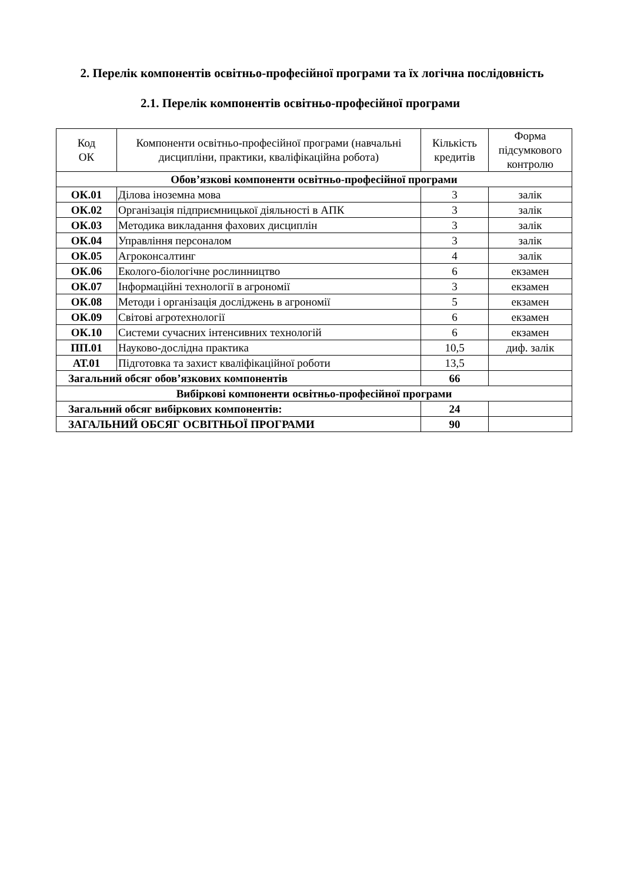2. Перелік компонентів освітньо-професійної програми та їх логічна послідовність
2.1. Перелік компонентів освітньо-професійної програми
| Код ОК | Компоненти освітньо-професійної програми (навчальні дисципліни, практики, кваліфікаційна робота) | Кількість кредитів | Форма підсумкового контролю |
| --- | --- | --- | --- |
| Обов’язкові компоненти освітньо-професійної програми | | | |
| ОК.01 | Ділова іноземна мова | 3 | залік |
| ОК.02 | Організація підприємницької діяльності в АПК | 3 | залік |
| ОК.03 | Методика викладання фахових дисциплін | 3 | залік |
| ОК.04 | Управління персоналом | 3 | залік |
| ОК.05 | Агроконсалтинг | 4 | залік |
| ОК.06 | Еколого-біологічне рослинництво | 6 | екзамен |
| ОК.07 | Інформаційні технології в агрономії | 3 | екзамен |
| ОК.08 | Методи і організація досліджень в агрономії | 5 | екзамен |
| ОК.09 | Світові агротехнології | 6 | екзамен |
| ОК.10 | Системи сучасних інтенсивних технологій | 6 | екзамен |
| ПП.01 | Науково-дослідна практика | 10,5 | диф. залік |
| АТ.01 | Підготовка та захист кваліфікаційної роботи | 13,5 | |
| Загальний обсяг обов’язкових компонентів | | 66 | |
| Вибіркові компоненти освітньо-професійної програми | | | |
| Загальний обсяг вибіркових компонентів: | | 24 | |
| ЗАГАЛЬНИЙ ОБСЯГ ОСВІТНЬОЇ ПРОГРАМИ | | 90 | |